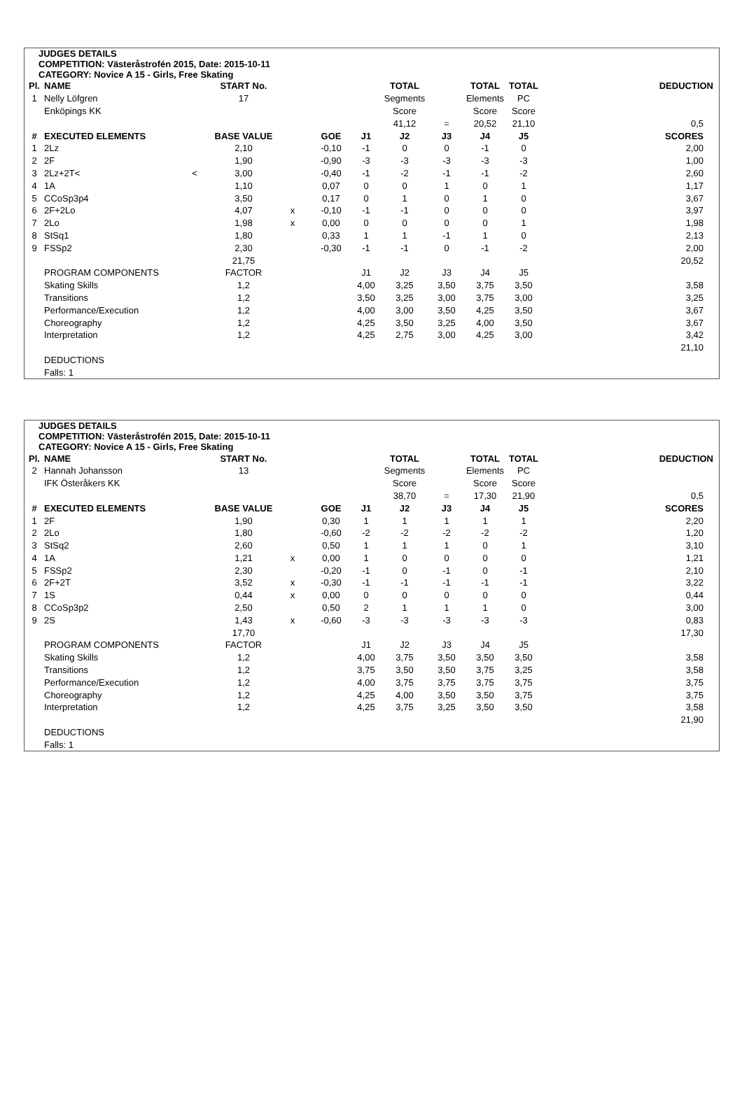JUDGES DETAILS
COMPETITION: Västeråstrofén 2015, Date: 2015-10-11
CATEGORY: Novice A 15 - Girls, Free Skating
| Pl. | NAME | | START No. | | | | TOTAL | | TOTAL | TOTAL | | DEDUCTION |
| --- | --- | --- | --- | --- | --- | --- | --- | --- | --- | --- | --- | --- |
| 1 | Nelly Löfgren | | 17 | | | | Segments | | Elements | PC | | |
| | Enköpings KK | | | | | | Score | | Score | Score | | |
| | | | | | | | 41,12 | = | 20,52 | 21,10 | | 0,5 |
| # | EXECUTED ELEMENTS | | BASE VALUE | | GOE | J1 | J2 | J3 | J4 | J5 | | SCORES |
| 1 | 2Lz | | 2,10 | | -0,10 | -1 | 0 | 0 | -1 | 0 | | 2,00 |
| 2 | 2F | | 1,90 | | -0,90 | -3 | -3 | -3 | -3 | -3 | | 1,00 |
| 3 | 2Lz+2T< | < | 3,00 | | -0,40 | -1 | -2 | -1 | -1 | -2 | | 2,60 |
| 4 | 1A | | 1,10 | | 0,07 | 0 | 0 | 1 | 0 | 1 | | 1,17 |
| 5 | CCoSp3p4 | | 3,50 | | 0,17 | 0 | 1 | 0 | 1 | 0 | | 3,67 |
| 6 | 2F+2Lo | | 4,07 | x | -0,10 | -1 | -1 | 0 | 0 | 0 | | 3,97 |
| 7 | 2Lo | | 1,98 | x | 0,00 | 0 | 0 | 0 | 0 | 1 | | 1,98 |
| 8 | StSq1 | | 1,80 | | 0,33 | 1 | 1 | -1 | 1 | 0 | | 2,13 |
| 9 | FSSp2 | | 2,30 | | -0,30 | -1 | -1 | 0 | -1 | -2 | | 2,00 |
| | | | 21,75 | | | | | | | | | 20,52 |
| | PROGRAM COMPONENTS | | FACTOR | | | J1 | J2 | J3 | J4 | J5 | | |
| | Skating Skills | | 1,2 | | | 4,00 | 3,25 | 3,50 | 3,75 | 3,50 | | 3,58 |
| | Transitions | | 1,2 | | | 3,50 | 3,25 | 3,00 | 3,75 | 3,00 | | 3,25 |
| | Performance/Execution | | 1,2 | | | 4,00 | 3,00 | 3,50 | 4,25 | 3,50 | | 3,67 |
| | Choreography | | 1,2 | | | 4,25 | 3,50 | 3,25 | 4,00 | 3,50 | | 3,67 |
| | Interpretation | | 1,2 | | | 4,25 | 2,75 | 3,00 | 4,25 | 3,00 | | 3,42 |
| | | | | | | | | | | | | 21,10 |
| | DEDUCTIONS | | | | | | | | | | | |
| | Falls: 1 | | | | | | | | | | | |
JUDGES DETAILS
COMPETITION: Västeråstrofén 2015, Date: 2015-10-11
CATEGORY: Novice A 15 - Girls, Free Skating
| Pl. | NAME | | START No. | | | | TOTAL | | TOTAL | TOTAL | | DEDUCTION |
| --- | --- | --- | --- | --- | --- | --- | --- | --- | --- | --- | --- | --- |
| 2 | Hannah Johansson | | 13 | | | | Segments | | Elements | PC | | |
| | IFK Österåkers KK | | | | | | Score | | Score | Score | | |
| | | | | | | | 38,70 | = | 17,30 | 21,90 | | 0,5 |
| # | EXECUTED ELEMENTS | | BASE VALUE | | GOE | J1 | J2 | J3 | J4 | J5 | | SCORES |
| 1 | 2F | | 1,90 | | 0,30 | 1 | 1 | 1 | 1 | 1 | | 2,20 |
| 2 | 2Lo | | 1,80 | | -0,60 | -2 | -2 | -2 | -2 | -2 | | 1,20 |
| 3 | StSq2 | | 2,60 | | 0,50 | 1 | 1 | 1 | 0 | 1 | | 3,10 |
| 4 | 1A | | 1,21 | x | 0,00 | 1 | 0 | 0 | 0 | 0 | | 1,21 |
| 5 | FSSp2 | | 2,30 | | -0,20 | -1 | 0 | -1 | 0 | -1 | | 2,10 |
| 6 | 2F+2T | | 3,52 | x | -0,30 | -1 | -1 | -1 | -1 | -1 | | 3,22 |
| 7 | 1S | | 0,44 | x | 0,00 | 0 | 0 | 0 | 0 | 0 | | 0,44 |
| 8 | CCoSp3p2 | | 2,50 | | 0,50 | 2 | 1 | 1 | 1 | 0 | | 3,00 |
| 9 | 2S | | 1,43 | x | -0,60 | -3 | -3 | -3 | -3 | -3 | | 0,83 |
| | | | 17,70 | | | | | | | | | 17,30 |
| | PROGRAM COMPONENTS | | FACTOR | | | J1 | J2 | J3 | J4 | J5 | | |
| | Skating Skills | | 1,2 | | | 4,00 | 3,75 | 3,50 | 3,50 | 3,50 | | 3,58 |
| | Transitions | | 1,2 | | | 3,75 | 3,50 | 3,50 | 3,75 | 3,25 | | 3,58 |
| | Performance/Execution | | 1,2 | | | 4,00 | 3,75 | 3,75 | 3,75 | 3,75 | | 3,75 |
| | Choreography | | 1,2 | | | 4,25 | 4,00 | 3,50 | 3,50 | 3,75 | | 3,75 |
| | Interpretation | | 1,2 | | | 4,25 | 3,75 | 3,25 | 3,50 | 3,50 | | 3,58 |
| | | | | | | | | | | | | 21,90 |
| | DEDUCTIONS | | | | | | | | | | | |
| | Falls: 1 | | | | | | | | | | | |